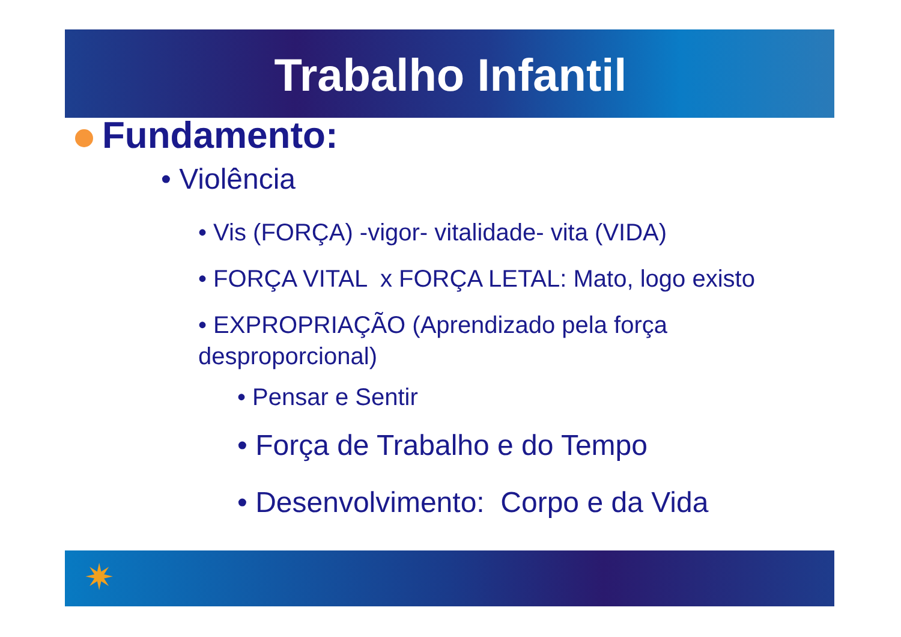Trabalho Infantil
Fundamento:
• Violência
• Vis (FORÇA) -vigor- vitalidade- vita (VIDA)
• FORÇA VITAL x FORÇA LETAL: Mato, logo existo
• EXPROPRIAÇÃO (Aprendizado pela força desproporcional)
• Pensar e Sentir
• Força de Trabalho e do Tempo
• Desenvolvimento: Corpo e da Vida
✷